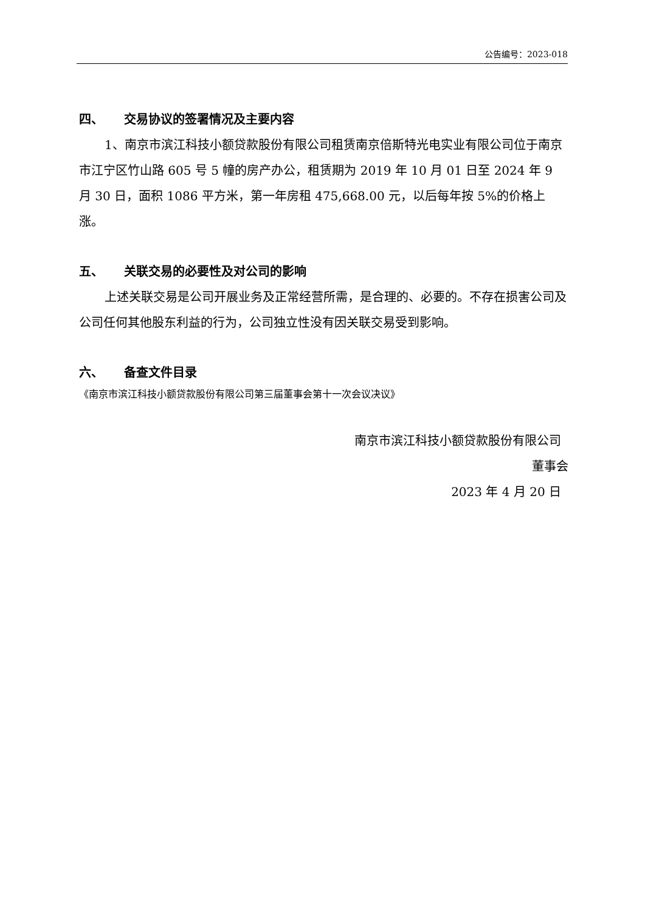公告编号：2023-018
四、 交易协议的签署情况及主要内容
1、南京市滨江科技小额贷款股份有限公司租赁南京倍斯特光电实业有限公司位于南京市江宁区竹山路 605 号 5 幢的房产办公，租赁期为 2019 年 10 月 01 日至 2024 年 9 月 30 日，面积 1086 平方米，第一年房租 475,668.00 元，以后每年按 5%的价格上涨。
五、 关联交易的必要性及对公司的影响
上述关联交易是公司开展业务及正常经营所需，是合理的、必要的。不存在损害公司及 公司任何其他股东利益的行为，公司独立性没有因关联交易受到影响。
六、 备查文件目录
《南京市滨江科技小额贷款股份有限公司第三届董事会第十一次会议决议》
南京市滨江科技小额贷款股份有限公司
董事会
2023 年 4 月 20 日